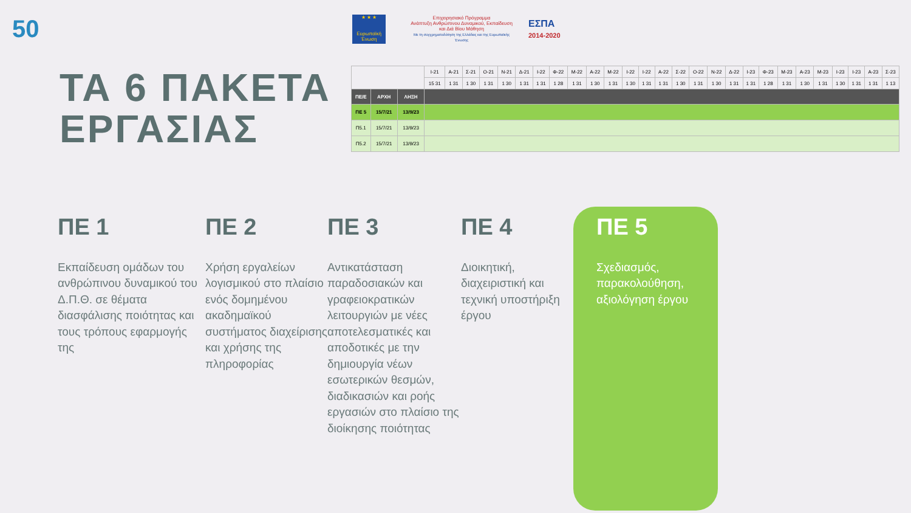50
★ ★ ★
Ευρωπαϊκή Ένωση
Επιχειρησιακό Πρόγραμμα
Ανάπτυξη Ανθρώπινου Δυναμικού, Εκπαίδευση και Διά Βίου Μάθηση
Με τη συγχρηματοδότηση της Ελλάδας και της Ευρωπαϊκής Ένωσης
ΕΣΠΑ
2014-2020
ΤΑ 6 ΠΑΚΕΤΑ
ΕΡΓΑΣΙΑΣ
| | | | Ι-21 | Α-21 | Σ-21 | Ο-21 | Ν-21 | Δ-21 | Ι-22 | Φ-22 | Μ-22 | Α-22 | Μ-22 | Ι-22 | Ι-22 | Α-22 | Σ-22 | Ο-22 | Ν-22 | Δ-22 | Ι-23 | Φ-23 | Μ-23 | Α-23 | Μ-23 | Ι-23 | Ι-23 | Α-23 | Σ-23 |
| | | | 15 31 | 1 31 | 1 30 | 1 31 | 1 30 | 1 31 | 1 31 | 1 28 | 1 31 | 1 30 | 1 31 | 1 30 | 1 31 | 1 31 | 1 30 | 1 31 | 1 30 | 1 31 | 1 31 | 1 28 | 1 31 | 1 30 | 1 31 | 1 30 | 1 31 | 1 31 | 1 13 |
| ΠΕ/Ε | ΑΡΧΗ | ΛΗΞΗ | | | | | | | | | | | | | | | | | | | | | | | | | | | |
| ΠΕ 5 | 15/7/21 | 13/9/23 | | | | | | | | | | | | | | | | | | | | | | | | | | | |
| Π5.1 | 15/7/21 | 13/9/23 | | | | | | | | | | | | | | | | | | | | | | | | | | | |
| Π5.2 | 15/7/21 | 13/9/23 | | | | | | | | | | | | | | | | | | | | | | | | | | | |
ΠΕ 1
Εκπαίδευση ομάδων του ανθρώπινου δυναμικού του Δ.Π.Θ. σε θέματα διασφάλισης ποιότητας και τους τρόπους εφαρμογής της
ΠΕ 2
Χρήση εργαλείων λογισμικού στο πλαίσιο ενός δομημένου ακαδημαϊκού συστήματος διαχείρισης και χρήσης της πληροφορίας
ΠΕ 3
Αντικατάσταση παραδοσιακών και γραφειοκρατικών λειτουργιών με νέες αποτελεσματικές και αποδοτικές με την δημιουργία νέων εσωτερικών θεσμών, διαδικασιών και ροής εργασιών στο πλαίσιο της διοίκησης ποιότητας
ΠΕ 4
Διοικητική, διαχειριστική και τεχνική υποστήριξη έργου
ΠΕ 5
Σχεδιασμός, παρακολούθηση, αξιολόγηση έργου